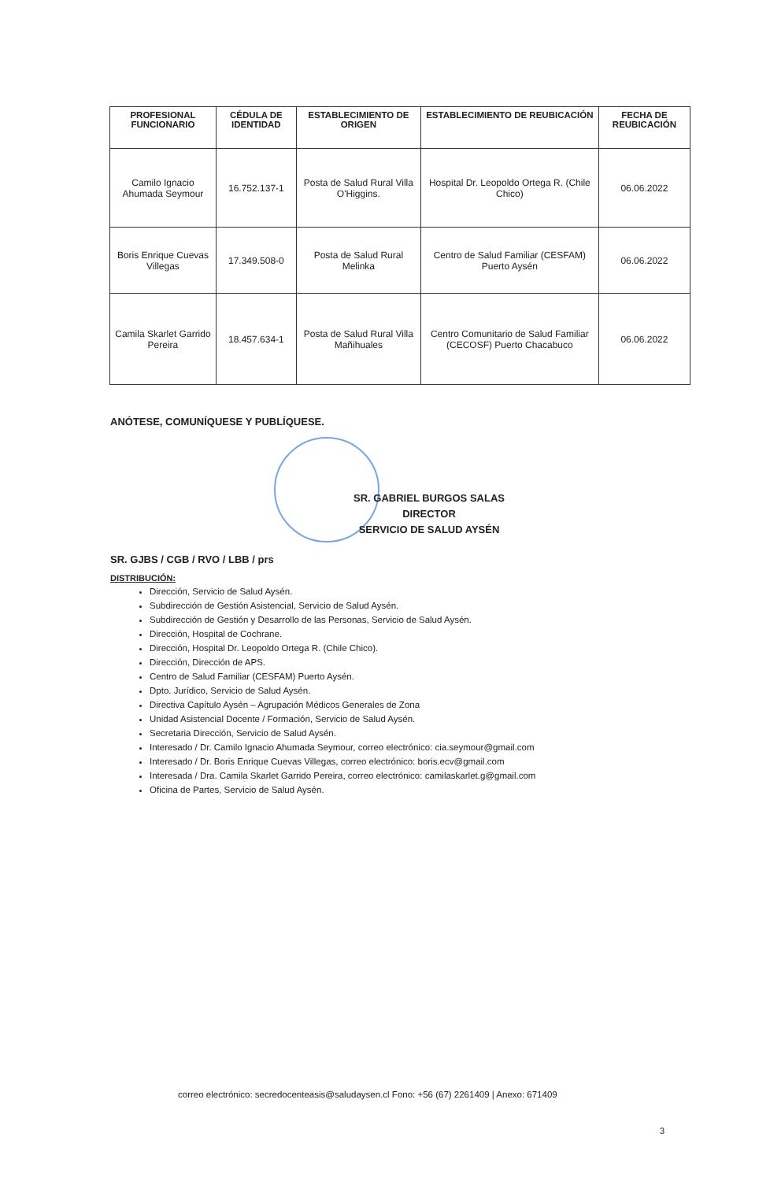| PROFESIONAL FUNCIONARIO | CÉDULA DE IDENTIDAD | ESTABLECIMIENTO DE ORIGEN | ESTABLECIMIENTO DE REUBICACIÓN | FECHA DE REUBICACIÓN |
| --- | --- | --- | --- | --- |
| Camilo Ignacio Ahumada Seymour | 16.752.137-1 | Posta de Salud Rural Villa O'Higgins. | Hospital Dr. Leopoldo Ortega R. (Chile Chico) | 06.06.2022 |
| Boris Enrique Cuevas Villegas | 17.349.508-0 | Posta de Salud Rural Melinka | Centro de Salud Familiar (CESFAM) Puerto Aysén | 06.06.2022 |
| Camila Skarlet Garrido Pereira | 18.457.634-1 | Posta de Salud Rural Villa Mañihuales | Centro Comunitario de Salud Familiar (CECOSF) Puerto Chacabuco | 06.06.2022 |
ANÓTESE, COMUNÍQUESE Y PUBLÍQUESE.
SR. GABRIEL BURGOS SALAS
DIRECTOR
SERVICIO DE SALUD AYSÉN
SR. GJBS / CGB / RVO / LBB / prs
DISTRIBUCIÓN:
Dirección, Servicio de Salud Aysén.
Subdirección de Gestión Asistencial, Servicio de Salud Aysén.
Subdirección de Gestión y Desarrollo de las Personas, Servicio de Salud Aysén.
Dirección, Hospital de Cochrane.
Dirección, Hospital Dr. Leopoldo Ortega R. (Chile Chico).
Dirección, Dirección de APS.
Centro de Salud Familiar (CESFAM) Puerto Aysén.
Dpto. Jurídico, Servicio de Salud Aysén.
Directiva Capítulo Aysén – Agrupación Médicos Generales de Zona
Unidad Asistencial Docente / Formación, Servicio de Salud Aysén.
Secretaria Dirección, Servicio de Salud Aysén.
Interesado / Dr. Camilo Ignacio Ahumada Seymour, correo electrónico: cia.seymour@gmail.com
Interesado / Dr. Boris Enrique Cuevas Villegas, correo electrónico: boris.ecv@gmail.com
Interesada / Dra. Camila Skarlet Garrido Pereira, correo electrónico: camilaskarlet.g@gmail.com
Oficina de Partes, Servicio de Salud Aysén.
correo electrónico: secredocenteasis@saludaysen.cl Fono: +56 (67) 2261409 | Anexo: 671409
3